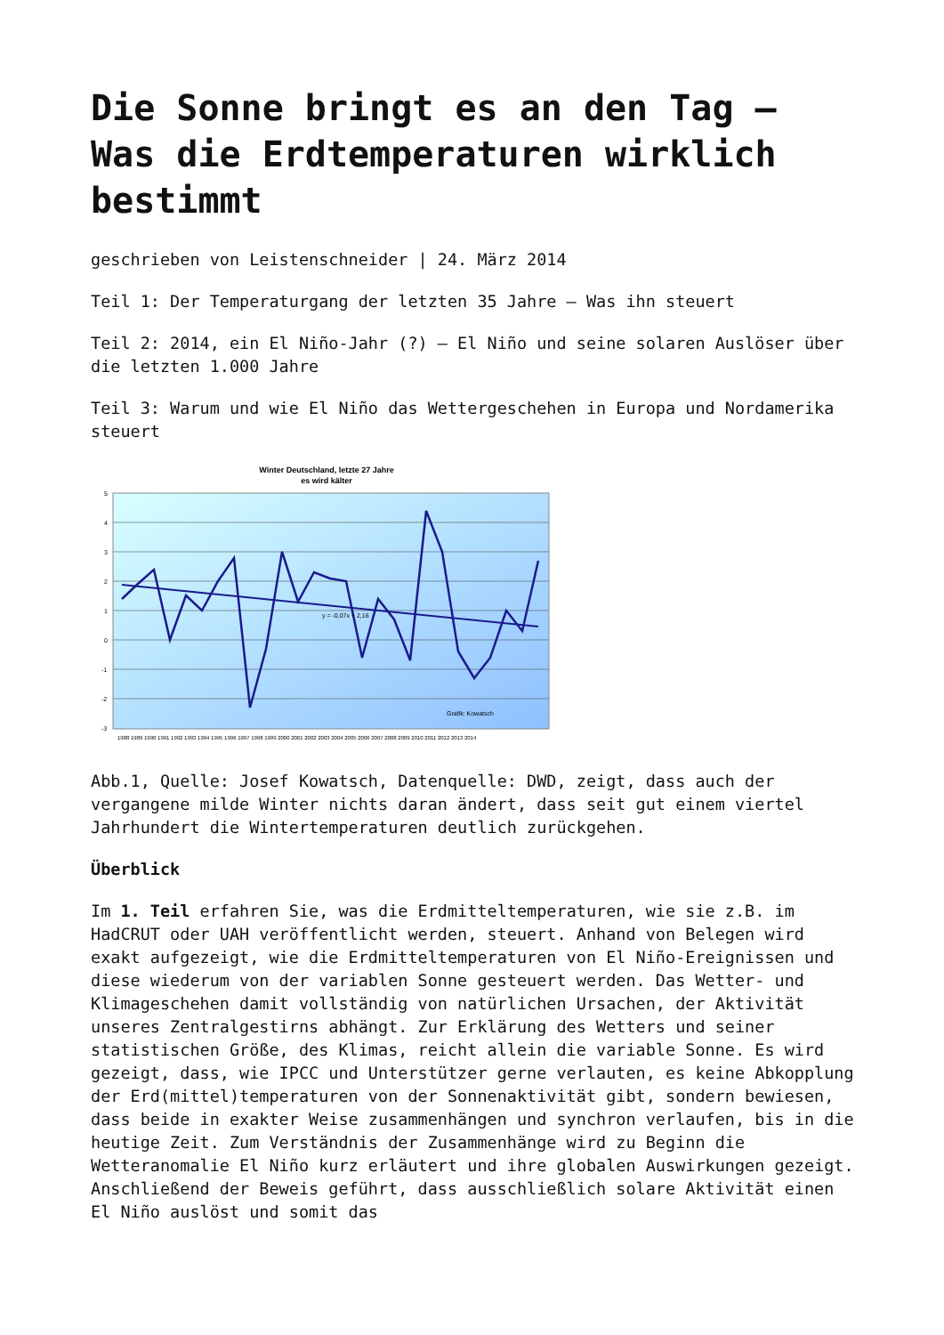Die Sonne bringt es an den Tag – Was die Erdtemperaturen wirklich bestimmt
geschrieben von Leistenschneider | 24. März 2014
Teil 1: Der Temperaturgang der letzten 35 Jahre – Was ihn steuert
Teil 2: 2014, ein El Niño-Jahr (?) – El Niño und seine solaren Auslöser über die letzten 1.000 Jahre
Teil 3: Warum und wie El Niño das Wettergeschehen in Europa und Nordamerika steuert
Winter Deutschland, letzte 27 Jahre
es wird kälter
5
4
3
2
1
0
-1
-2
-3
y = -0,07x + 2,16
Grafik: Kowatsch
1988 1989 1990 1991 1992 1993 1994 1995 1996 1997 1998 1999 2000 2001 2002 2003 2004 2005 2006 2007 2008 2009 2010 2011 2012 2013 2014
Abb.1, Quelle: Josef Kowatsch, Datenquelle: DWD, zeigt, dass auch der vergangene milde Winter nichts daran ändert, dass seit gut einem viertel Jahrhundert die Wintertemperaturen deutlich zurückgehen.
Überblick
Im 1. Teil erfahren Sie, was die Erdmitteltemperaturen, wie sie z.B. im HadCRUT oder UAH veröffentlicht werden, steuert. Anhand von Belegen wird exakt aufgezeigt, wie die Erdmitteltemperaturen von El Niño-Ereignissen und diese wiederum von der variablen Sonne gesteuert werden. Das Wetter- und Klimageschehen damit vollständig von natürlichen Ursachen, der Aktivität unseres Zentralgestirns abhängt. Zur Erklärung des Wetters und seiner statistischen Größe, des Klimas, reicht allein die variable Sonne. Es wird gezeigt, dass, wie IPCC und Unterstützer gerne verlauten, es keine Abkopplung der Erd(mittel)temperaturen von der Sonnenaktivität gibt, sondern bewiesen, dass beide in exakter Weise zusammenhängen und synchron verlaufen, bis in die heutige Zeit. Zum Verständnis der Zusammenhänge wird zu Beginn die Wetteranomalie El Niño kurz erläutert und ihre globalen Auswirkungen gezeigt. Anschließend der Beweis geführt, dass ausschließlich solare Aktivität einen El Niño auslöst und somit das